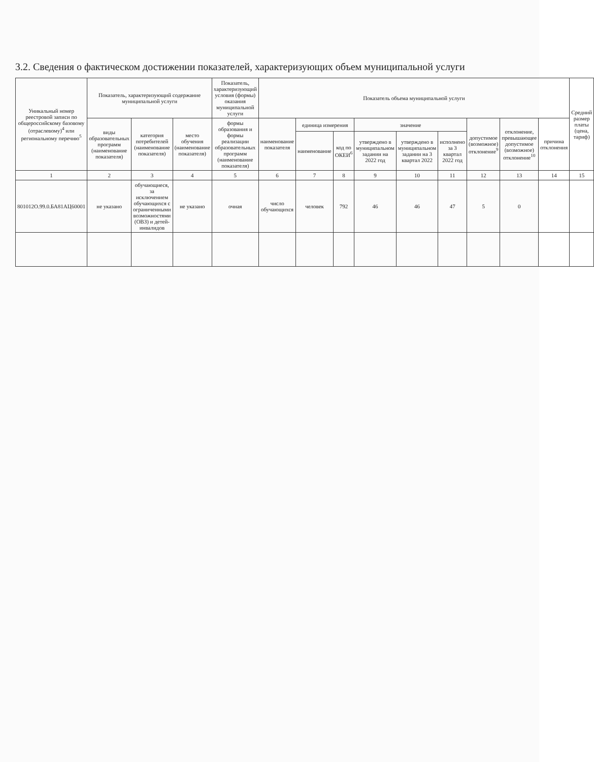3.2. Сведения о фактическом достижении показателей, характеризующих объем муниципальной услуги
| Уникальный номер реестровой записи по общероссийскому базовому (отраслевому)<sup>4</sup> или региональному перечню<sup>5</sup> | Показатель, характеризующий содержание муниципальной услуги | | | Показатель, характеризующий условия (формы) оказания муниципальной услуги | Показатель объема муниципальной услуги | | | | | | | | | Средний размер платы (цена, тариф) |
| --- | --- | --- | --- | --- | --- | --- | --- | --- | --- | --- | --- | --- | --- | --- |
| | виды образовательных программ (наименование показателя) | категория потребителей (наименование показателя) | место обучения (наименование показателя) | формы образования и формы реализации образовательных программ (наименование показателя) | наименование показателя | единица измерения | | значение | | | допустимое (возможное) отклонение<sup>9</sup> | отклонение, превышающее допустимое (возможное) отклонение<sup>10</sup> | причина отклонения | |
| | | | | | | наименование | код по ОКЕИ<sup>6</sup> | утверждено в муниципальном задании на 2022 год | утверждено в муниципальном задании на 3 квартал 2022 | исполнено за 3 квартал 2022 год | | | | |
| 1 | 2 | 3 | 4 | 5 | 6 | 7 | 8 | 9 | 10 | 11 | 12 | 13 | 14 | 15 |
| 801012О.99.0.БА81АЦ60001 | не указано | обучающиеся, за исключением обучающихся с ограниченными возможностями (ОВЗ) и детей-инвалидов | не указано | очная | число обучающихся | человек | 792 | 46 | 46 | 47 | 5 | 0 | | |